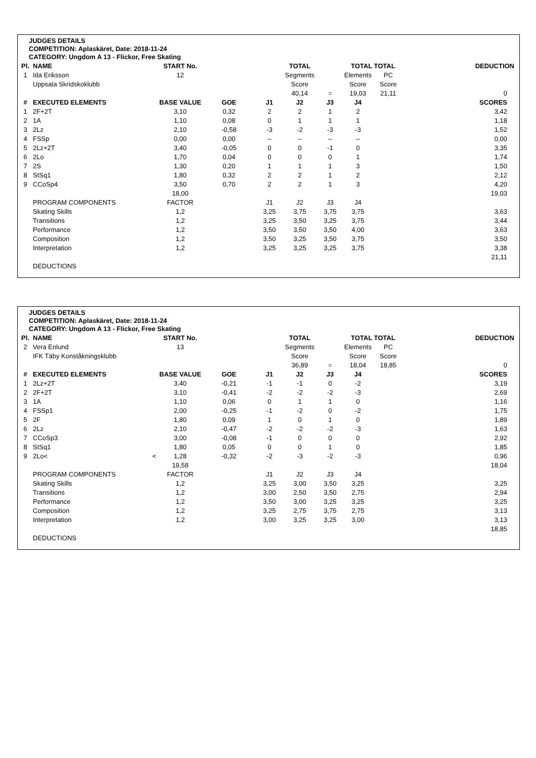JUDGES DETAILS
COMPETITION: Aplaskäret, Date: 2018-11-24
CATEGORY: Ungdom A 13 - Flickor, Free Skating
| Pl. | NAME | | START No. | | | TOTAL | | TOTAL TOTAL | | DEDUCTION |
| --- | --- | --- | --- | --- | --- | --- | --- | --- | --- | --- |
| 1 | Ida Eriksson | | 12 | | | Segments | | Elements | PC | |
| | Uppsala Skridskoklubb | | | | | Score | | Score | Score | |
| | | | | | | 40,14 | = | 19,03 | 21,11 | 0 |
| # | EXECUTED ELEMENTS | | BASE VALUE | GOE | J1 | J2 | J3 | J4 | | SCORES |
| 1 | 2F+2T | | 3,10 | 0,32 | 2 | 2 | 1 | 2 | | 3,42 |
| 2 | 1A | | 1,10 | 0,08 | 0 | 1 | 1 | 1 | | 1,18 |
| 3 | 2Lz | | 2,10 | -0,58 | -3 | -2 | -3 | -3 | | 1,52 |
| 4 | FSSp | | 0,00 | 0,00 | -- | -- | -- | -- | | 0,00 |
| 5 | 2Lz+2T | | 3,40 | -0,05 | 0 | 0 | -1 | 0 | | 3,35 |
| 6 | 2Lo | | 1,70 | 0,04 | 0 | 0 | 0 | 1 | | 1,74 |
| 7 | 2S | | 1,30 | 0,20 | 1 | 1 | 1 | 3 | | 1,50 |
| 8 | StSq1 | | 1,80 | 0,32 | 2 | 2 | 1 | 2 | | 2,12 |
| 9 | CCoSp4 | | 3,50 | 0,70 | 2 | 2 | 1 | 3 | | 4,20 |
| | | | 18,00 | | | | | | | 19,03 |
| | PROGRAM COMPONENTS | | FACTOR | | J1 | J2 | J3 | J4 | | |
| | Skating Skills | | 1,2 | | 3,25 | 3,75 | 3,75 | 3,75 | | 3,63 |
| | Transitions | | 1,2 | | 3,25 | 3,50 | 3,25 | 3,75 | | 3,44 |
| | Performance | | 1,2 | | 3,50 | 3,50 | 3,50 | 4,00 | | 3,63 |
| | Composition | | 1,2 | | 3,50 | 3,25 | 3,50 | 3,75 | | 3,50 |
| | Interpretation | | 1,2 | | 3,25 | 3,25 | 3,25 | 3,75 | | 3,38 |
| | | | | | | | | | | 21,11 |
| | DEDUCTIONS | | | | | | | | | |
JUDGES DETAILS
COMPETITION: Aplaskäret, Date: 2018-11-24
CATEGORY: Ungdom A 13 - Flickor, Free Skating
| Pl. | NAME | | START No. | | | TOTAL | | TOTAL TOTAL | | DEDUCTION |
| --- | --- | --- | --- | --- | --- | --- | --- | --- | --- | --- |
| 2 | Vera Enlund | | 13 | | | Segments | | Elements | PC | |
| | IFK Täby Konståkningsklubb | | | | | Score | | Score | Score | |
| | | | | | | 36,89 | = | 18,04 | 18,85 | 0 |
| # | EXECUTED ELEMENTS | | BASE VALUE | GOE | J1 | J2 | J3 | J4 | | SCORES |
| 1 | 2Lz+2T | | 3,40 | -0,21 | -1 | -1 | 0 | -2 | | 3,19 |
| 2 | 2F+2T | | 3,10 | -0,41 | -2 | -2 | -2 | -3 | | 2,69 |
| 3 | 1A | | 1,10 | 0,06 | 0 | 1 | 1 | 0 | | 1,16 |
| 4 | FSSp1 | | 2,00 | -0,25 | -1 | -2 | 0 | -2 | | 1,75 |
| 5 | 2F | | 1,80 | 0,09 | 1 | 0 | 1 | 0 | | 1,89 |
| 6 | 2Lz | | 2,10 | -0,47 | -2 | -2 | -2 | -3 | | 1,63 |
| 7 | CCoSp3 | | 3,00 | -0,08 | -1 | 0 | 0 | 0 | | 2,92 |
| 8 | StSq1 | | 1,80 | 0,05 | 0 | 0 | 1 | 0 | | 1,85 |
| 9 | 2Lo< | < | 1,28 | -0,32 | -2 | -3 | -2 | -3 | | 0,96 |
| | | | 19,58 | | | | | | | 18,04 |
| | PROGRAM COMPONENTS | | FACTOR | | J1 | J2 | J3 | J4 | | |
| | Skating Skills | | 1,2 | | 3,25 | 3,00 | 3,50 | 3,25 | | 3,25 |
| | Transitions | | 1,2 | | 3,00 | 2,50 | 3,50 | 2,75 | | 2,94 |
| | Performance | | 1,2 | | 3,50 | 3,00 | 3,25 | 3,25 | | 3,25 |
| | Composition | | 1,2 | | 3,25 | 2,75 | 3,75 | 2,75 | | 3,13 |
| | Interpretation | | 1,2 | | 3,00 | 3,25 | 3,25 | 3,00 | | 3,13 |
| | | | | | | | | | | 18,85 |
| | DEDUCTIONS | | | | | | | | | |